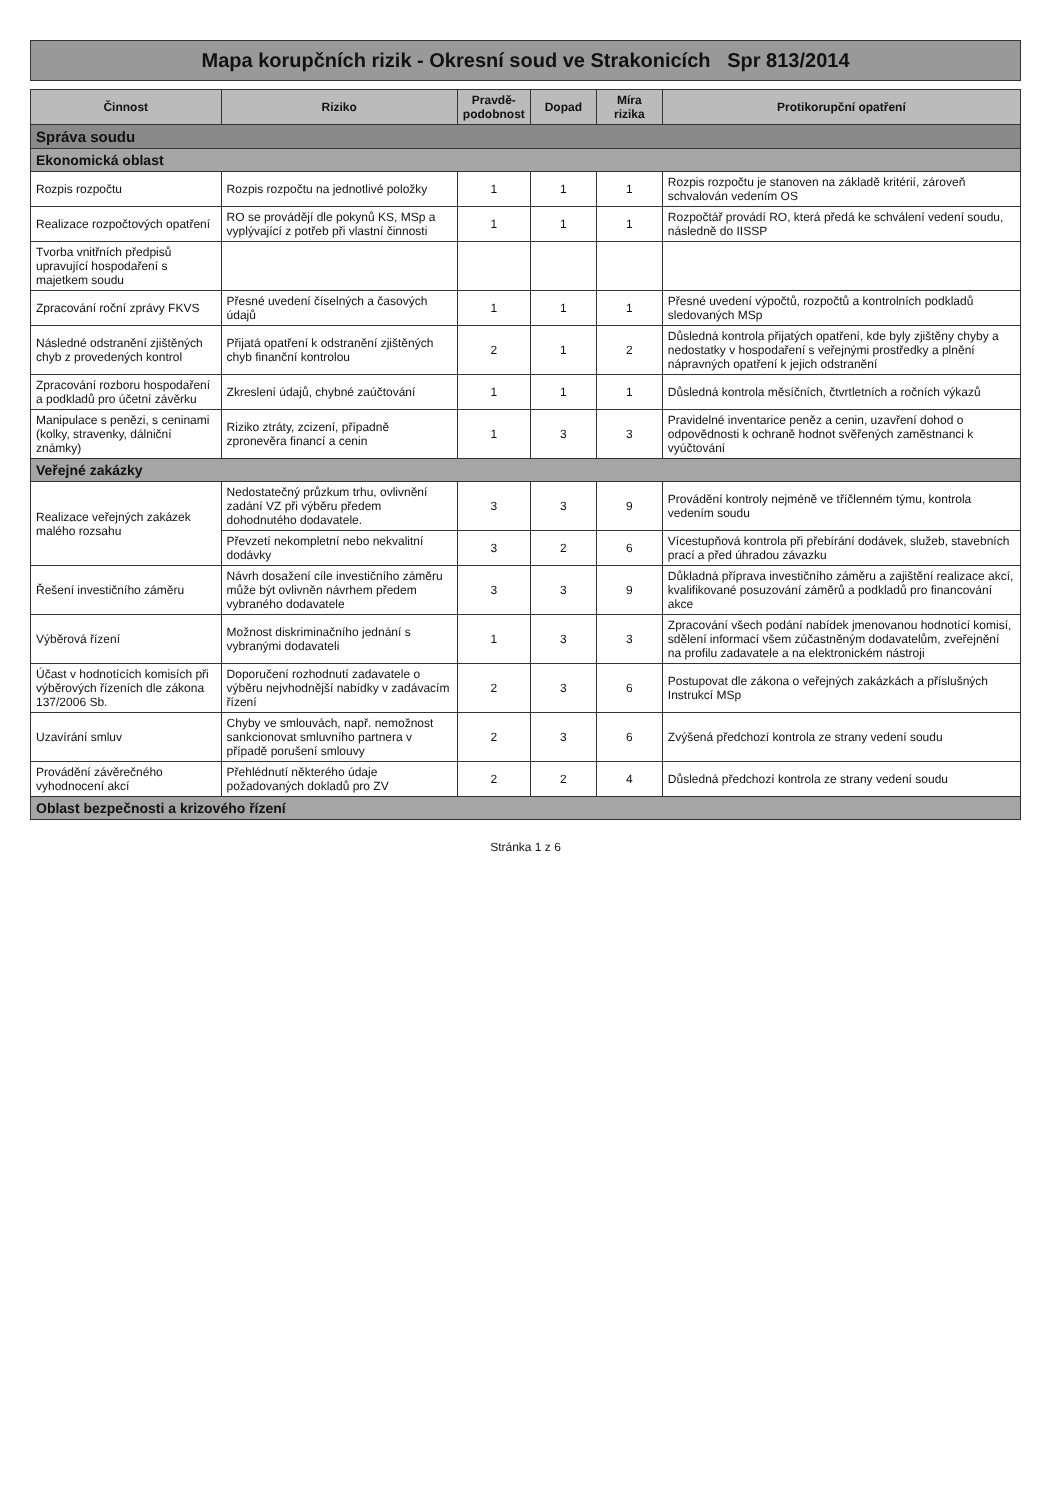Mapa korupčních rizik - Okresní soud ve Strakonicích Spr 813/2014
| Činnost | Riziko | Pravdě-podobnost | Dopad | Míra rizika | Protikorupční opatření |
| --- | --- | --- | --- | --- | --- |
| Správa soudu | | | | | |
| Ekonomická oblast | | | | | |
| Rozpis rozpočtu | Rozpis rozpočtu na jednotlivé položky | 1 | 1 | 1 | Rozpis rozpočtu je stanoven na základě kritérií, zároveň schvalován vedením OS |
| Realizace rozpočtových opatření | RO se provádějí dle pokynů KS, MSp a vyplývající z potřeb při vlastní činnosti | 1 | 1 | 1 | Rozpočtář provádí RO, která předá ke schválení vedení soudu, následně do IISSP |
| Tvorba vnitřních předpisů upravující hospodaření s majetkem soudu | | | | | |
| Zpracování roční zprávy FKVS | Přesné uvedení číselných a časových údajů | 1 | 1 | 1 | Přesné uvedení výpočtů, rozpočtů a kontrolních podkladů sledovaných MSp |
| Následné odstranění zjištěných chyb z provedených kontrol | Přijatá opatření k odstranění zjištěných chyb finanční kontrolou | 2 | 1 | 2 | Důsledná kontrola přijatých opatření, kde byly zjištěny chyby a nedostatky v hospodaření s veřejnými prostředky a plnění nápravných opatření k jejich odstranění |
| Zpracování rozboru hospodaření a podkladů pro účetní závěrku | Zkreslení údajů, chybné zaúčtování | 1 | 1 | 1 | Důsledná kontrola měsíčních, čtvrtletních a ročních výkazů |
| Manipulace s penězi, s ceninami (kolky, stravenky, dálniční známky) | Riziko ztráty, zcizení, případně zpronevěra financí a cenin | 1 | 3 | 3 | Pravidelné inventarice peněz a cenin, uzavření dohod o odpovědnosti k ochraně hodnot svěřených zaměstnanci k vyúčtování |
| Veřejné zakázky | | | | | |
| Realizace veřejných zakázek malého rozsahu | Nedostatečný průzkum trhu, ovlivnění zadání VZ při výběru předem dohodnutého dodavatele. | 3 | 3 | 9 | Provádění kontroly nejméně ve tříčlenném týmu, kontrola vedením soudu |
| | Převzetí nekompletní nebo nekvalitní dodávky | 3 | 2 | 6 | Vícestupňová kontrola při přebírání dodávek, služeb, stavebních prací a před úhradou závazku |
| Řešení investičního záměru | Návrh dosažení cíle investičního záměru může být ovlivněn návrhem předem vybraného dodavatele | 3 | 3 | 9 | Důkladná příprava investičního záměru a zajištění realizace akcí, kvalifikované posuzování záměrů a podkladů pro financování akce |
| Výběrová řízení | Možnost diskriminačního jednání s vybranými dodavateli | 1 | 3 | 3 | Zpracování všech podání nabídek jmenovanou hodnotící komisí, sdělení informací všem zúčastněným dodavatelům, zveřejnění na profilu zadavatele a na elektronickém nástroji |
| Účast v hodnotících komisích při výběrových řízeních dle zákona 137/2006 Sb. | Doporučení rozhodnutí zadavatele o výběru nejvhodnější nabídky v zadávacím řízení | 2 | 3 | 6 | Postupovat dle zákona o veřejných zakázkách a příslušných Instrukcí MSp |
| Uzavírání smluv | Chyby ve smlouvách, např. nemožnost sankcionovat smluvního partnera v případě porušení smlouvy | 2 | 3 | 6 | Zvýšená předchozí kontrola ze strany vedení soudu |
| Provádění závěrečného vyhodnocení akcí | Přehlédnutí některého údaje požadovaných dokladů pro ZV | 2 | 2 | 4 | Důsledná předchozí kontrola ze strany vedení soudu |
| Oblast bezpečnosti a krizového řízení | | | | | |
Stránka 1 z 6